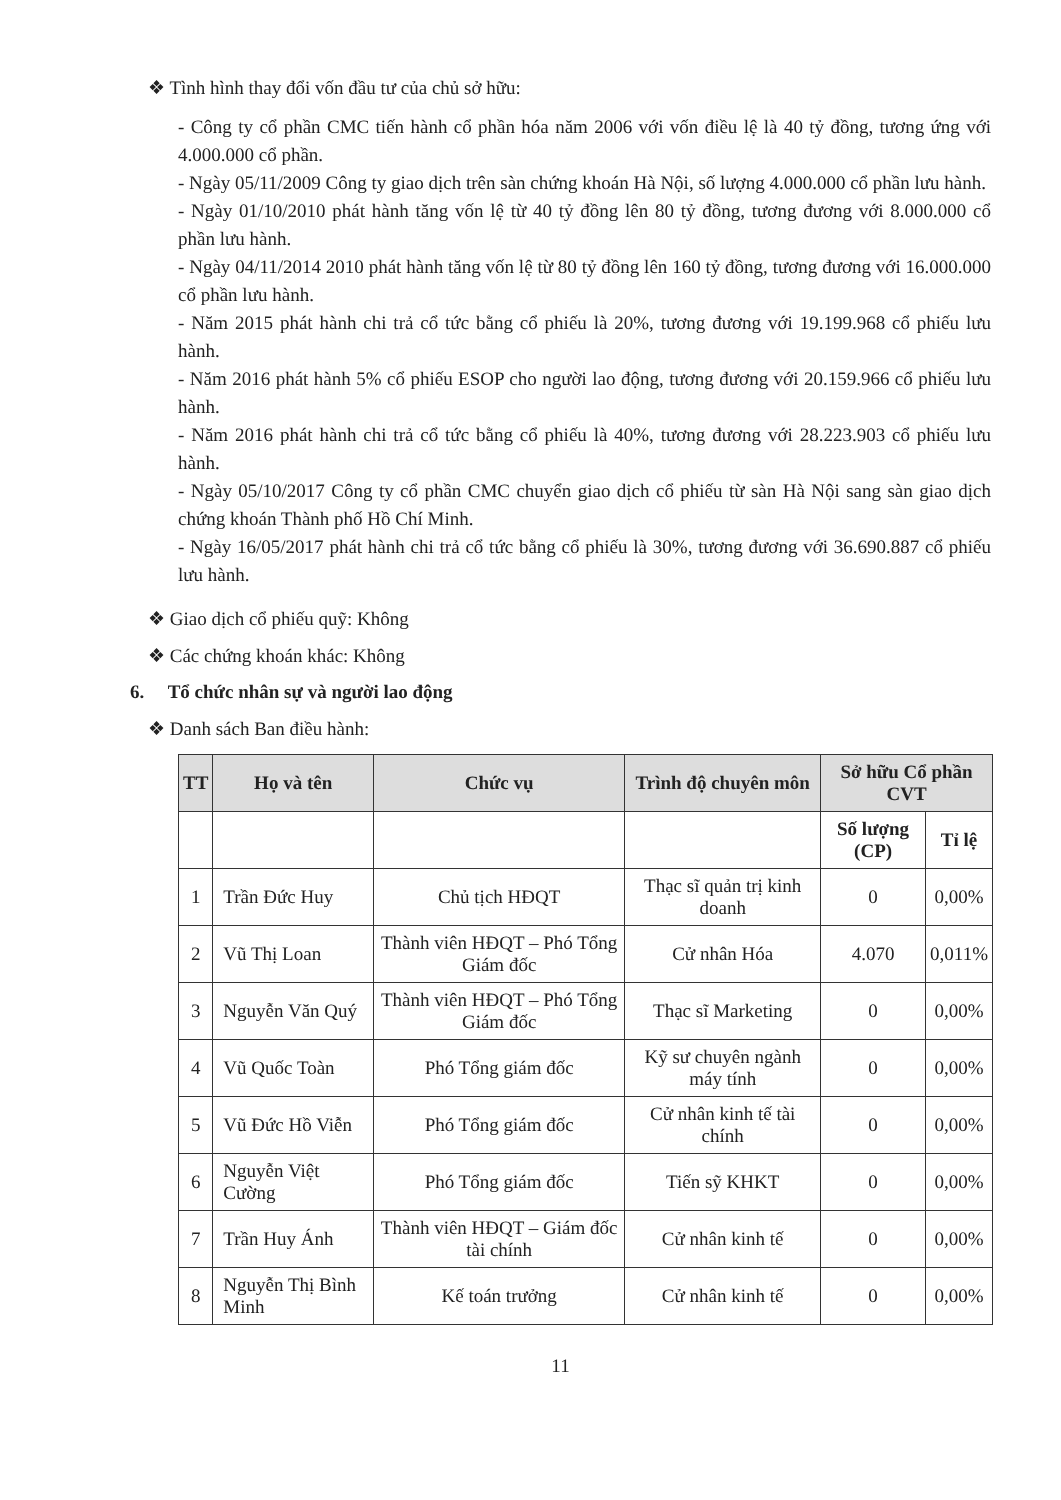❖ Tình hình thay đổi vốn đầu tư của chủ sở hữu:
- Công ty cổ phần CMC tiến hành cổ phần hóa năm 2006 với vốn điều lệ là 40 tỷ đồng, tương ứng với 4.000.000 cổ phần.
- Ngày 05/11/2009 Công ty giao dịch trên sàn chứng khoán Hà Nội, số lượng 4.000.000 cổ phần lưu hành.
- Ngày 01/10/2010 phát hành tăng vốn lệ từ 40 tỷ đồng lên 80 tỷ đồng, tương đương với 8.000.000 cổ phần lưu hành.
- Ngày 04/11/2014 2010 phát hành tăng vốn lệ từ 80 tỷ đồng lên 160 tỷ đồng, tương đương với 16.000.000 cổ phần lưu hành.
- Năm 2015 phát hành chi trả cổ tức bằng cổ phiếu là 20%, tương đương với 19.199.968 cổ phiếu lưu hành.
- Năm 2016 phát hành 5% cổ phiếu ESOP cho người lao động, tương đương với 20.159.966 cổ phiếu lưu hành.
- Năm 2016 phát hành chi trả cổ tức bằng cổ phiếu là 40%, tương đương với 28.223.903 cổ phiếu lưu hành.
- Ngày 05/10/2017 Công ty cổ phần CMC chuyển giao dịch cổ phiếu từ sàn Hà Nội sang sàn giao dịch chứng khoán Thành phố Hồ Chí Minh.
- Ngày 16/05/2017 phát hành chi trả cổ tức bằng cổ phiếu là 30%, tương đương với 36.690.887 cổ phiếu lưu hành.
❖ Giao dịch cổ phiếu quỹ: Không
❖ Các chứng khoán khác: Không
6. Tổ chức nhân sự và người lao động
❖ Danh sách Ban điều hành:
| TT | Họ và tên | Chức vụ | Trình độ chuyên môn | Sở hữu Cổ phần CVT | |
| --- | --- | --- | --- | --- | --- |
| | | | | Số lượng (CP) | Tỉ lệ |
| 1 | Trần Đức Huy | Chủ tịch HĐQT | Thạc sĩ quản trị kinh doanh | 0 | 0,00% |
| 2 | Vũ Thị Loan | Thành viên HĐQT – Phó Tổng Giám đốc | Cử nhân Hóa | 4.070 | 0,011% |
| 3 | Nguyễn Văn Quý | Thành viên HĐQT – Phó Tổng Giám đốc | Thạc sĩ Marketing | 0 | 0,00% |
| 4 | Vũ Quốc Toàn | Phó Tổng giám đốc | Kỹ sư chuyên ngành máy tính | 0 | 0,00% |
| 5 | Vũ Đức Hồ Viễn | Phó Tổng giám đốc | Cử nhân kinh tế tài chính | 0 | 0,00% |
| 6 | Nguyễn Việt Cường | Phó Tổng giám đốc | Tiến sỹ KHKT | 0 | 0,00% |
| 7 | Trần Huy Ánh | Thành viên HĐQT – Giám đốc tài chính | Cử nhân kinh tế | 0 | 0,00% |
| 8 | Nguyễn Thị Bình Minh | Kế toán trưởng | Cử nhân kinh tế | 0 | 0,00% |
11